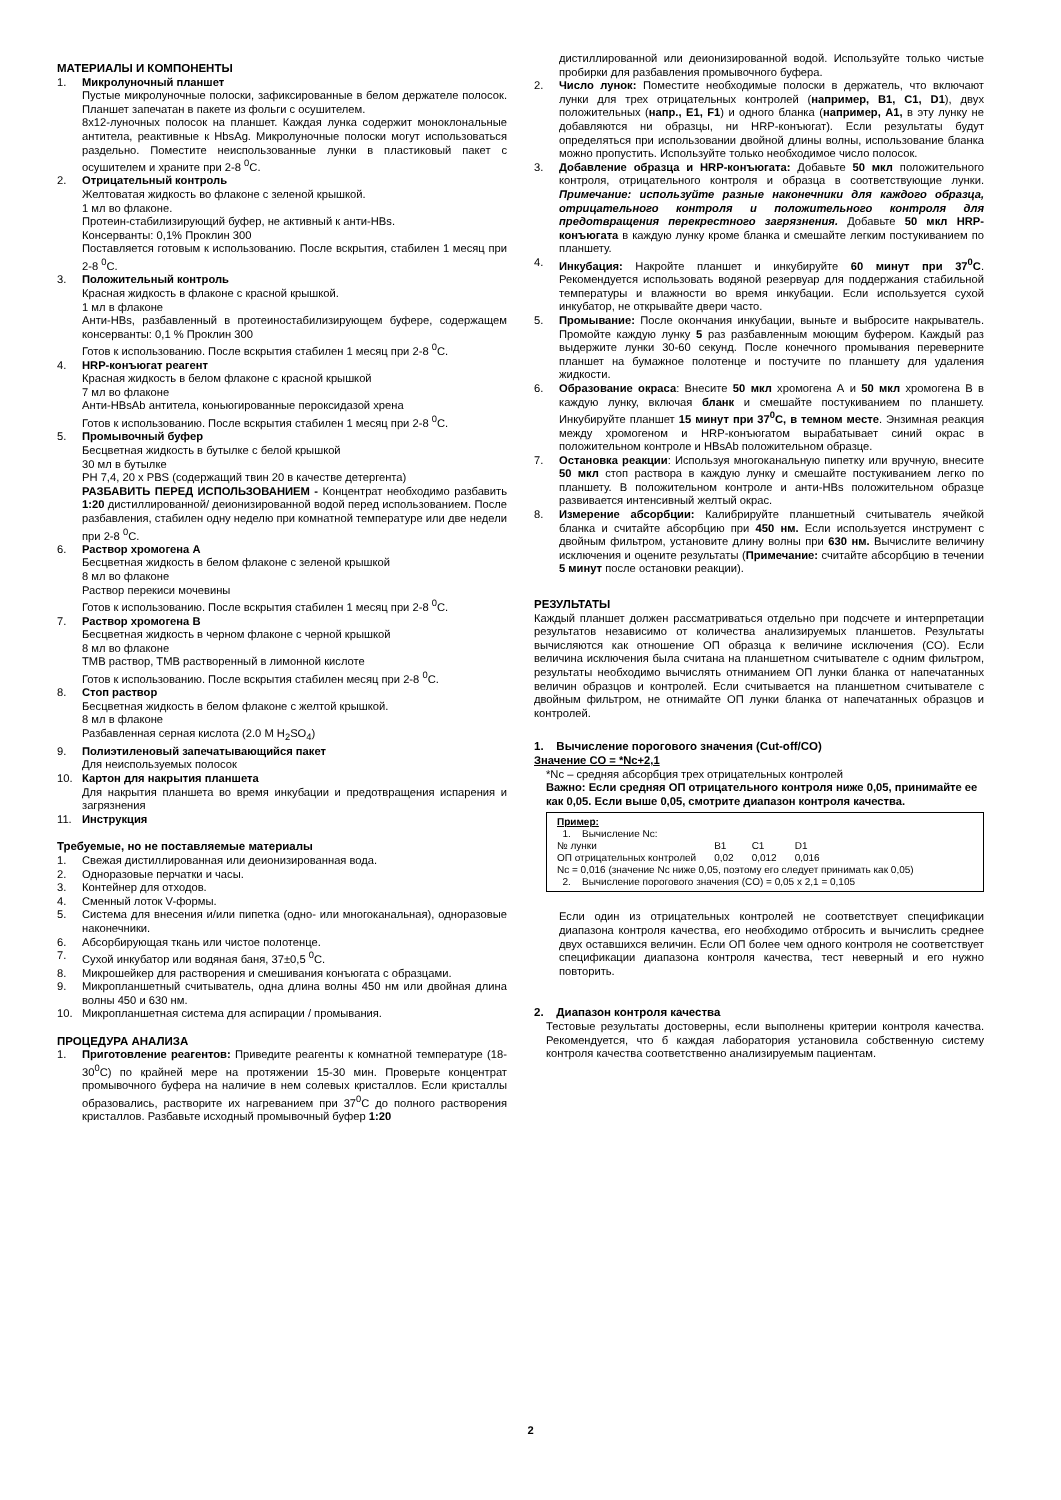МАТЕРИАЛЫ И КОМПОНЕНТЫ
1. Микролуночный планшет
Пустые микролуночные полоски, зафиксированные в белом держателе полосок. Планшет запечатан в пакете из фольги с осушителем.
8x12-луночных полосок на планшет. Каждая лунка содержит моноклональные антитела, реактивные к HbsAg. Микролуночные полоски могут использоваться раздельно. Поместите неиспользованные лунки в пластиковый пакет с осушителем и храните при 2-8 <sup>0</sup>С.
2. Отрицательный контроль
Желтоватая жидкость во флаконе с зеленой крышкой.
1 мл во флаконе.
Протеин-стабилизирующий буфер, не активный к анти-HBs.
Консерванты: 0,1% Проклин 300
Поставляется готовым к использованию. После вскрытия, стабилен 1 месяц при 2-8 <sup>0</sup>С.
3. Положительный контроль
Красная жидкость в флаконе с красной крышкой.
1 мл в флаконе
Анти-HBs, разбавленный в протеиностабилизирующем буфере, содержащем консерванты: 0,1 % Проклин 300
Готов к использованию. После вскрытия стабилен 1 месяц при 2-8 <sup>0</sup>С.
4. HRP-конъюгат реагент
Красная жидкость в белом флаконе с красной крышкой
7 мл во флаконе
Анти-HBsAb антитела, коньюгированные пероксидазой хрена
Готов к использованию. После вскрытия стабилен 1 месяц при 2-8 <sup>0</sup>С.
5. Промывочный буфер
Бесцветная жидкость в бутылке с белой крышкой
30 мл в бутылке
PH 7,4, 20 x PBS (содержащий твин 20 в качестве детергента)
РАЗБАВИТЬ ПЕРЕД ИСПОЛЬЗОВАНИЕМ - Концентрат необходимо разбавить 1:20 дистиллированной/ деионизированной водой перед использованием. После разбавления, стабилен одну неделю при комнатной температуре или две недели при 2-8 <sup>0</sup>С.
6. Раствор хромогена А
Бесцветная жидкость в белом флаконе с зеленой крышкой
8 мл во флаконе
Раствор перекиси мочевины
Готов к использованию. После вскрытия стабилен 1 месяц при 2-8 <sup>0</sup>С.
7. Раствор хромогена В
Бесцветная жидкость в черном флаконе с черной крышкой
8 мл во флаконе
ТМВ раствор, ТМВ растворенный в лимонной кислоте
Готов к использованию. После вскрытия стабилен месяц при 2-8 <sup>0</sup>С.
8. Стоп раствор
Бесцветная жидкость в белом флаконе с желтой крышкой.
8 мл в флаконе
Разбавленная серная кислота (2.0 M H<sub>2</sub>SO<sub>4</sub>)
9. Полиэтиленовый запечатывающийся пакет
Для неиспользуемых полосок
10. Картон для накрытия планшета
Для накрытия планшета во время инкубации и предотвращения испарения и загрязнения
11. Инструкция
Требуемые, но не поставляемые материалы
1. Свежая дистиллированная или деионизированная вода.
2. Одноразовые перчатки и часы.
3. Контейнер для отходов.
4. Сменный лоток V-формы.
5. Система для внесения и/или пипетка (одно- или многоканальная), одноразовые наконечники.
6. Абсорбирующая ткань или чистое полотенце.
7. Сухой инкубатор или водяная баня, 37±0,5 <sup>0</sup>С.
8. Микрошейкер для растворения и смешивания конъюгата с образцами.
9. Микропланшетный считыватель, одна длина волны 450 нм или двойная длина волны 450 и 630 нм.
10. Микропланшетная система для аспирации / промывания.
ПРОЦЕДУРА АНАЛИЗА
1. Приготовление реагентов: Приведите реагенты к комнатной температуре (18-30<sup>0</sup>С) по крайней мере на протяжении 15-30 мин. Проверьте концентрат промывочного буфера на наличие в нем солевых кристаллов. Если кристаллы образовались, растворите их нагреванием при 37<sup>0</sup>С до полного растворения кристаллов. Разбавьте исходный промывочный буфер 1:20
дистиллированной или деионизированной водой. Используйте только чистые пробирки для разбавления промывочного буфера.
2. Число лунок: Поместите необходимые полоски в держатель, что включают лунки для трех отрицательных контролей (например, B1, C1, D1), двух положительных (напр., E1, F1) и одного бланка (например, A1, в эту лунку не добавляются ни образцы, ни HRP-конъюгат). Если результаты будут определяться при использовании двойной длины волны, использование бланка можно пропустить. Используйте только необходимое число полосок.
3. Добавление образца и HRP-конъюгата: Добавьте 50 мкл положительного контроля, отрицательного контроля и образца в соответствующие лунки. Примечание: используйте разные наконечники для каждого образца, отрицательного контроля и положительного контроля для предотвращения перекрестного загрязнения. Добавьте 50 мкл HRP-конъюгата в каждую лунку кроме бланка и смешайте легким постукиванием по планшету.
4. Инкубация: Накройте планшет и инкубируйте 60 минут при 37<sup>0</sup>С. Рекомендуется использовать водяной резервуар для поддержания стабильной температуры и влажности во время инкубации. Если используется сухой инкубатор, не открывайте двери часто.
5. Промывание: После окончания инкубации, выньте и выбросите накрыватель. Промойте каждую лунку 5 раз разбавленным моющим буфером. Каждый раз выдержите лунки 30-60 секунд. После конечного промывания переверните планшет на бумажное полотенце и постучите по планшету для удаления жидкости.
6. Образование окраса: Внесите 50 мкл хромогена А и 50 мкл хромогена В в каждую лунку, включая бланк и смешайте постукиванием по планшету. Инкубируйте планшет 15 минут при 37<sup>0</sup>С, в темном месте. Энзимная реакция между хромогеном и HRP-конъюгатом вырабатывает синий окрас в положительном контроле и HBsAb положительном образце.
7. Остановка реакции: Используя многоканальную пипетку или вручную, внесите 50 мкл стоп раствора в каждую лунку и смешайте постукиванием легко по планшету. В положительном контроле и анти-HBs положительном образце развивается интенсивный желтый окрас.
8. Измерение абсорбции: Калибрируйте планшетный считыватель ячейкой бланка и считайте абсорбцию при 450 нм. Если используется инструмент с двойным фильтром, установите длину волны при 630 нм. Вычислите величину исключения и оцените результаты (Примечание: считайте абсорбцию в течении 5 минут после остановки реакции).
РЕЗУЛЬТАТЫ
Каждый планшет должен рассматриваться отдельно при подсчете и интерпретации результатов независимо от количества анализируемых планшетов. Результаты вычисляются как отношение ОП образца к величине исключения (CO). Если величина исключения была считана на планшетном считывателе с одним фильтром, результаты необходимо вычислять отниманием ОП лунки бланка от напечатанных величин образцов и контролей. Если считывается на планшетном считывателе с двойным фильтром, не отнимайте ОП лунки бланка от напечатанных образцов и контролей.
1. Вычисление порогового значения (Cut-off/CO)
Значение CO = *Nc+2,1
*Nc – средняя абсорбция трех отрицательных контролей
Важно: Если средняя ОП отрицательного контроля ниже 0,05, принимайте ее как 0,05. Если выше 0,05, смотрите диапазон контроля качества.
Пример:
1. Вычисление Nc:
| № лунки | B1 | C1 | D1 |
| ОП отрицательных контролей | 0,02 | 0,012 | 0,016 |
Nc = 0,016 (значение Nc ниже 0,05, поэтому его следует принимать как 0,05)
2. Вычисление порогового значения (CO) = 0,05 x 2,1 = 0,105
Если один из отрицательных контролей не соответствует спецификации диапазона контроля качества, его необходимо отбросить и вычислить среднее двух оставшихся величин. Если ОП более чем одного контроля не соответствует спецификации диапазона контроля качества, тест неверный и его нужно повторить.
2. Диапазон контроля качества
Тестовые результаты достоверны, если выполнены критерии контроля качества. Рекомендуется, что б каждая лаборатория установила собственную систему контроля качества соответственно анализируемым пациентам.
2